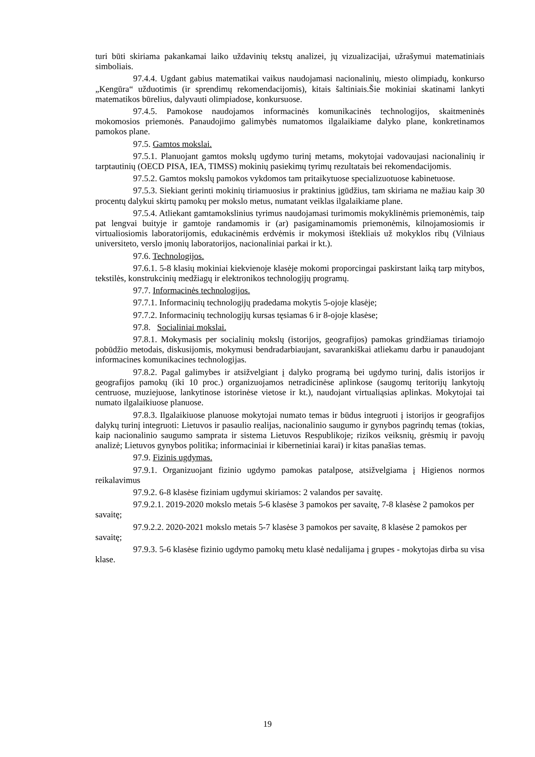turi būti skiriama pakankamai laiko uždavinių tekstų analizei, jų vizualizacijai, užrašymui matematiniais simboliais.
97.4.4. Ugdant gabius matematikai vaikus naudojamasi nacionalinių, miesto olimpiadų, konkurso „Kengūra“ užduotimis (ir sprendimų rekomendacijomis), kitais šaltiniais.Šie mokiniai skatinami lankyti matematikos būrelius, dalyvauti olimpiadose, konkursuose.
97.4.5. Pamokose naudojamos informacinės komunikacinės technologijos, skaitmeninės mokomosios priemonės. Panaudojimo galimybės numatomos ilgalaikiame dalyko plane, konkretinamos pamokos plane.
97.5. Gamtos mokslai.
97.5.1. Planuojant gamtos mokslų ugdymo turinį metams, mokytojai vadovaujasi nacionalinių ir tarptautinių (OECD PISA, IEA, TIMSS) mokinių pasiekimų tyrimų rezultatais bei rekomendacijomis.
97.5.2. Gamtos mokslų pamokos vykdomos tam pritaikytuose specializuotuose kabinetuose.
97.5.3. Siekiant gerinti mokinių tiriamuosius ir praktinius įgūdžius, tam skiriama ne mažiau kaip 30 procentų dalykui skirtų pamokų per mokslo metus, numatant veiklas ilgalaikiame plane.
97.5.4. Atliekant gamtamokslinius tyrimus naudojamasi turimomis mokyklinėmis priemonėmis, taip pat lengvai buityje ir gamtoje randamomis ir (ar) pasigaminamomis priemonėmis, kilnojamosiomis ir virtualiosiomis laboratorijomis, edukacinėmis erdvėmis ir mokymosi ištekliais už mokyklos ribų (Vilniaus universiteto, verslo įmonių laboratorijos, nacionaliniai parkai ir kt.).
97.6. Technologijos.
97.6.1. 5-8 klasių mokiniai kiekvienoje klasėje mokomi proporcingai paskirstant laiką tarp mitybos, tekstilės, konstrukcinių medžiagų ir elektronikos technologijų programų.
97.7. Informacinės technologijos.
97.7.1. Informacinių technologijų pradedama mokytis 5-ojoje klasėje;
97.7.2. Informacinių technologijų kursas tęsiamas 6 ir 8-ojoje klasėse;
97.8. Socialiniai mokslai.
97.8.1. Mokymasis per socialinių mokslų (istorijos, geografijos) pamokas grindžiamas tiriamojo pobūdžio metodais, diskusijomis, mokymusi bendradarbiaujant, savarankiškai atliekamu darbu ir panaudojant informacines komunikacines technologijas.
97.8.2. Pagal galimybes ir atsižvelgiant į dalyko programą bei ugdymo turinį, dalis istorijos ir geografijos pamokų (iki 10 proc.) organizuojamos netradicinėse aplinkose (saugomų teritorijų lankytojų centruose, muziejuose, lankytinose istorinėse vietose ir kt.), naudojant virtualiąsias aplinkas. Mokytojai tai numato ilgalaikiuose planuose.
97.8.3. Ilgalaikiuose planuose mokytojai numato temas ir būdus integruoti į istorijos ir geografijos dalykų turinį integruoti: Lietuvos ir pasaulio realijas, nacionalinio saugumo ir gynybos pagrindų temas (tokias, kaip nacionalinio saugumo samprata ir sistema Lietuvos Respublikoje; rizikos veiksnių, grėsmių ir pavojų analizė; Lietuvos gynybos politika; informaciniai ir kibernetiniai karai) ir kitas panašias temas.
97.9. Fizinis ugdymas.
97.9.1. Organizuojant fizinio ugdymo pamokas patalpose, atsižvelgiama į Higienos normos reikalavimus
97.9.2. 6-8 klasėse fiziniam ugdymui skiriamos: 2 valandos per savaitę.
97.9.2.1. 2019-2020 mokslo metais 5-6 klasėse 3 pamokos per savaitę, 7-8 klasėse 2 pamokos per savaitę;
97.9.2.2. 2020-2021 mokslo metais 5-7 klasėse 3 pamokos per savaitę, 8 klasėse 2 pamokos per savaitę;
97.9.3. 5-6 klasėse fizinio ugdymo pamokų metu klasė nedalijama į grupes - mokytojas dirba su visa klase.
19